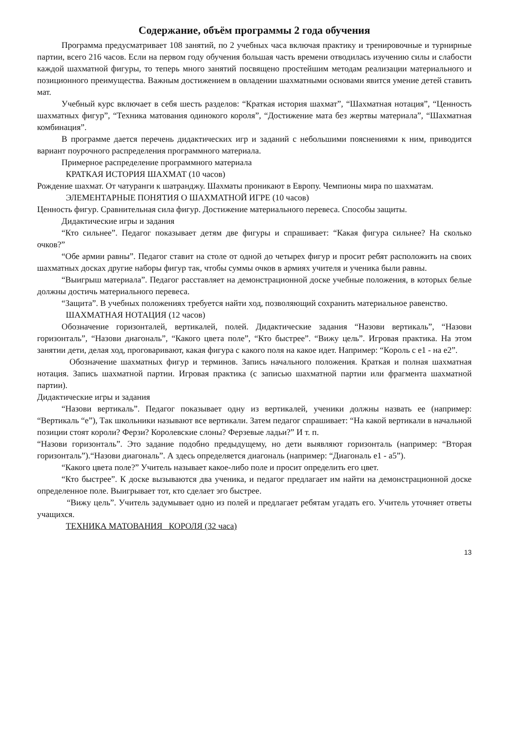Содержание, объём программы 2 года обучения
Программа предусматривает 108 занятий, по 2 учебных часа включая практику и тренировочные и турнирные партии, всего 216 часов. Если на первом году обучения большая часть времени отводилась изучению силы и слабости каждой шахматной фигуры, то теперь много занятий посвящено простейшим методам реализации материального и позиционного преимущества. Важным достижением в овладении шахматными основами явится умение детей ставить мат.
Учебный курс включает в себя шесть разделов: “Краткая история шахмат”, “Шахматная нотация”, “Ценность шахматных фигур”, “Техника матования одинокого короля”, “Достижение мата без жертвы материала”, “Шахматная комбинация”.
В программе дается перечень дидактических игр и заданий с небольшими пояснениями к ним, приводится вариант поурочного распределения программного материала.
Примерное распределение программного материала
КРАТКАЯ ИСТОРИЯ ШАХМАТ (10 часов)
Рождение шахмат. От чатуранги к шатранджу. Шахматы проникают в Европу. Чемпионы мира по шахматам.
ЭЛЕМЕНТАРНЫЕ ПОНЯТИЯ О ШАХМАТНОЙ ИГРЕ (10 часов)
Ценность фигур. Сравнительная сила фигур. Достижение материального перевеса. Способы защиты.
Дидактические игры и задания
“Кто сильнее”. Педагог показывает детям две фигуры и спрашивает: “Какая фигура сильнее? На сколько очков?”
“Обе армии равны”. Педагог ставит на столе от одной до четырех фигур и просит ребят расположить на своих шахматных досках другие наборы фигур так, чтобы суммы очков в армиях учителя и ученика были равны.
“Выигрыш материала”. Педагог расставляет на демонстрационной доске учебные положения, в которых белые должны достичь материального перевеса.
“Защита”. В учебных положениях требуется найти ход, позволяющий сохранить материальное равенство.
ШАХМАТНАЯ НОТАЦИЯ (12 часов)
Обозначение горизонталей, вертикалей, полей. Дидактические задания “Назови вертикаль”, “Назови горизонталь”, “Назови диагональ”, “Какого цвета поле”, “Кто быстрее”. “Вижу цель”. Игровая практика. На этом занятии дети, делая ход, проговаривают, какая фигура с какого поля на какое идет. Например: “Король с е1 - на е2”.
Обозначение шахматных фигур и терминов. Запись начального положения. Краткая и полная шахматная нотация. Запись шахматной партии. Игровая практика (с записью шахматной партии или фрагмента шахматной партии).
Дидактические игры и задания
“Назови вертикаль”. Педагог показывает одну из вертикалей, ученики должны назвать ее (например: “Вертикаль “е”), Так школьники называют все вертикали. Затем педагог спрашивает: “На какой вертикали в начальной позиции стоят короли? Ферзи? Королевские слоны? Ферзевые ладьи?” И т. п.
“Назови горизонталь”. Это задание подобно предыдущему, но дети выявляют горизонталь (например: “Вторая горизонталь”).“Назови диагональ”. А здесь определяется диагональ (например: “Диагональ е1 - а5”).
“Какого цвета поле?” Учитель называет какое-либо поле и просит определить его цвет.
“Кто быстрее”. К доске вызываются два ученика, и педагог предлагает им найти на демонстрационной доске определенное поле. Выигрывает тот, кто сделает эго быстрее.
“Вижу цель”. Учитель задумывает одно из полей и предлагает ребятам угадать его. Учитель уточняет ответы учащихся.
ТЕХНИКА МАТОВАНИЯ КОРОЛЯ (32 часа)
13